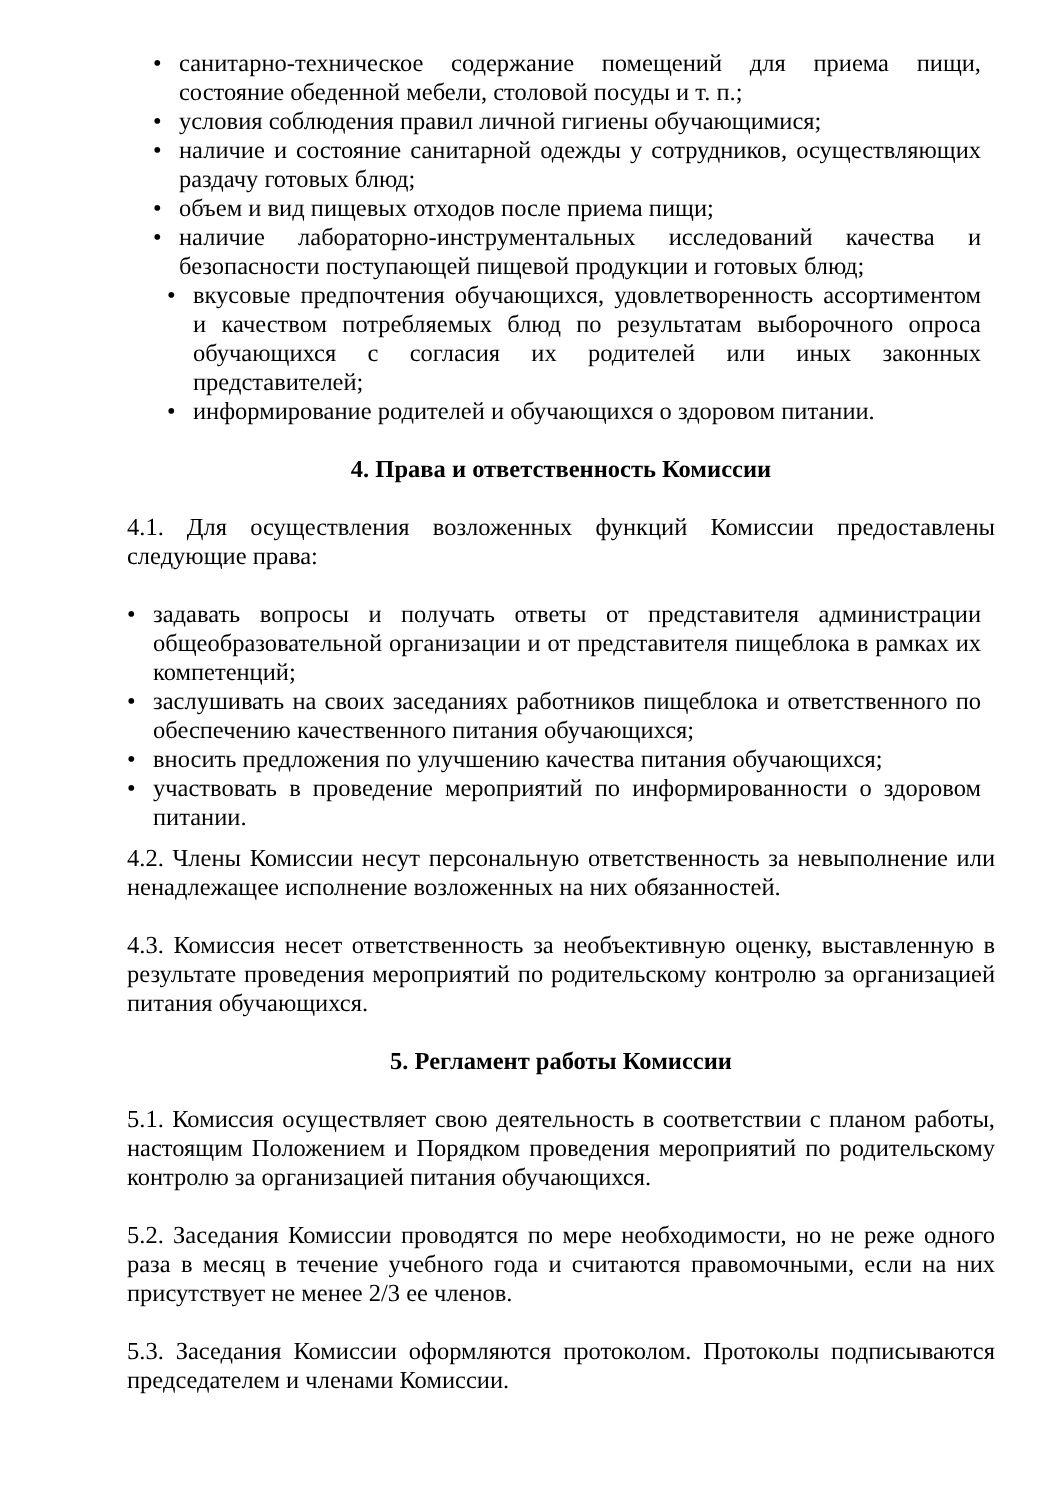• санитарно-техническое содержание помещений для приема пищи, состояние обеденной мебели, столовой посуды и т. п.;
• условия соблюдения правил личной гигиены обучающимися;
• наличие и состояние санитарной одежды у сотрудников, осуществляющих раздачу готовых блюд;
• объем и вид пищевых отходов после приема пищи;
• наличие лабораторно-инструментальных исследований качества и безопасности поступающей пищевой продукции и готовых блюд;
• вкусовые предпочтения обучающихся, удовлетворенность ассортиментом и качеством потребляемых блюд по результатам выборочного опроса обучающихся с согласия их родителей или иных законных представителей;
• информирование родителей и обучающихся о здоровом питании.
4. Права и ответственность Комиссии
4.1. Для осуществления возложенных функций Комиссии предоставлены следующие права:
• задавать вопросы и получать ответы от представителя администрации общеобразовательной организации и от представителя пищеблока в рамках их компетенций;
• заслушивать на своих заседаниях работников пищеблока и ответственного по обеспечению качественного питания обучающихся;
• вносить предложения по улучшению качества питания обучающихся;
• участвовать в проведение мероприятий по информированности о здоровом питании.
4.2. Члены Комиссии несут персональную ответственность за невыполнение или ненадлежащее исполнение возложенных на них обязанностей.
4.3. Комиссия несет ответственность за необъективную оценку, выставленную в результате проведения мероприятий по родительскому контролю за организацией питания обучающихся.
5. Регламент работы Комиссии
5.1. Комиссия осуществляет свою деятельность в соответствии с планом работы, настоящим Положением и Порядком проведения мероприятий по родительскому контролю за организацией питания обучающихся.
5.2. Заседания Комиссии проводятся по мере необходимости, но не реже одного раза в месяц в течение учебного года и считаются правомочными, если на них присутствует не менее 2/3 ее членов.
5.3. Заседания Комиссии оформляются протоколом. Протоколы подписываются председателем и членами Комиссии.